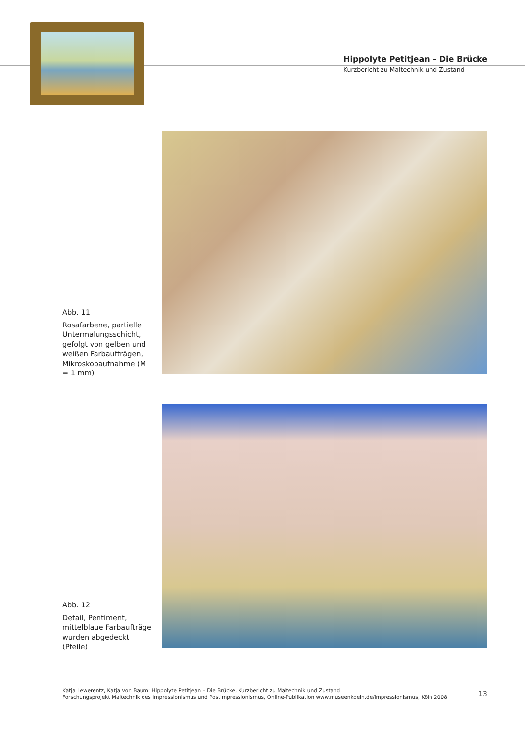Hippolyte Petitjean – Die Brücke
Kurzbericht zu Maltechnik und Zustand
Abb. 11
Rosafarbene, partielle Untermalungsschicht, gefolgt von gelben und weißen Farbaufträgen, Mikroskopaufnahme (M = 1 mm)
Abb. 12
Detail, Pentiment, mittelblaue Farbaufträge wurden abgedeckt (Pfeile)
Katja Lewerentz, Katja von Baum: Hippolyte Petitjean – Die Brücke, Kurzbericht zu Maltechnik und Zustand
Forschungsprojekt Maltechnik des Impressionismus und Postimpressionismus, Online-Publikation www.museenkoeln.de/impressionismus, Köln 2008
13